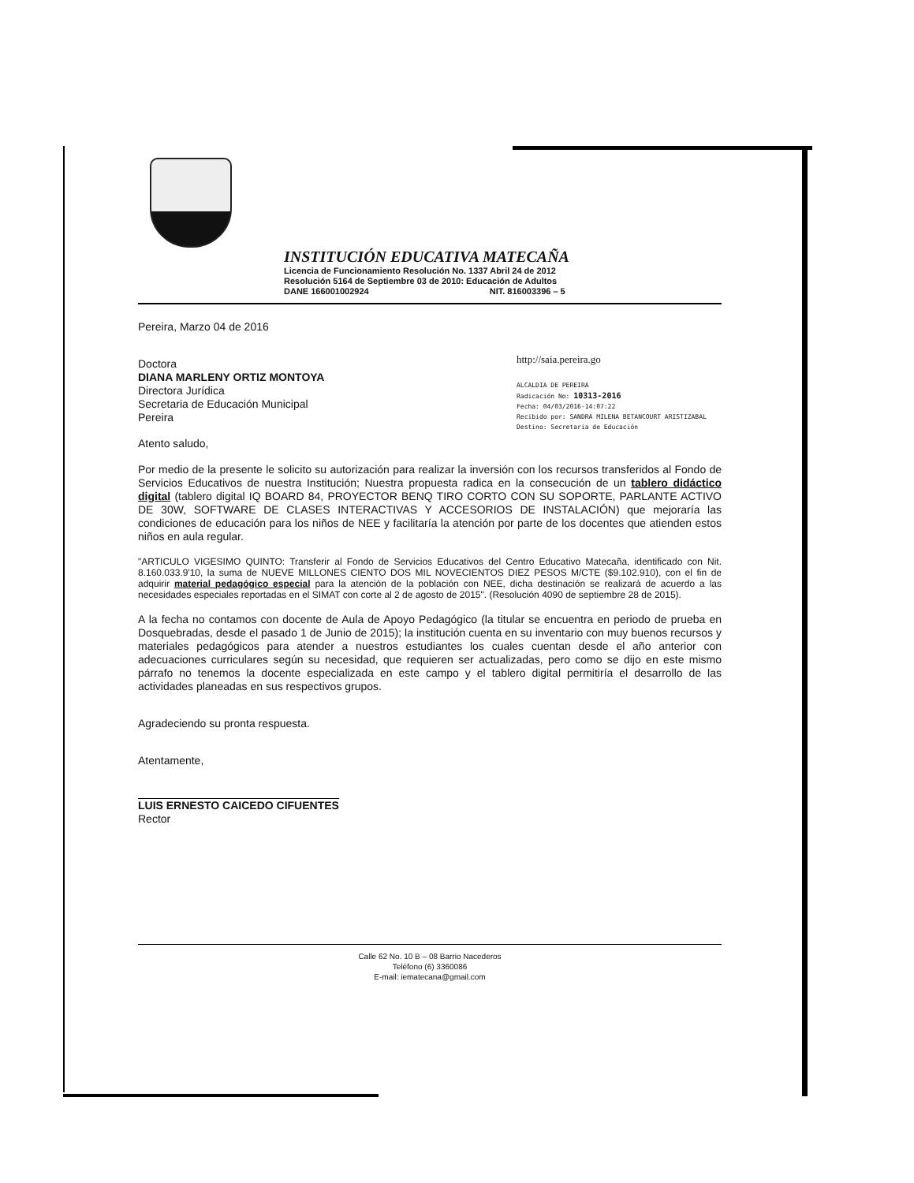INSTITUCIÓN EDUCATIVA MATECAÑA
Licencia de Funcionamiento Resolución No. 1337 Abril 24 de 2012
Resolución 5164 de Septiembre 03 de 2010: Educación de Adultos
DANE 166001002924 NIT. 816003396 – 5
Pereira, Marzo 04 de 2016
http://saia.pereira.go
ALCALDIA DE PEREIRA
Radicación No: 10313-2016
Fecha: 04/03/2016-14:07:22
Recibido por: SANDRA MILENA BETANCOURT ARISTIZABAL
Destino: Secretaria de Educación
Doctora
DIANA MARLENY ORTIZ MONTOYA
Directora Jurídica
Secretaria de Educación Municipal
Pereira
Atento saludo,
Por medio de la presente le solicito su autorización para realizar la inversión con los recursos transferidos al Fondo de Servicios Educativos de nuestra Institución; Nuestra propuesta radica en la consecución de un tablero didáctico digital (tablero digital IQ BOARD 84, PROYECTOR BENQ TIRO CORTO CON SU SOPORTE, PARLANTE ACTIVO DE 30W, SOFTWARE DE CLASES INTERACTIVAS Y ACCESORIOS DE INSTALACIÓN) que mejoraría las condiciones de educación para los niños de NEE y facilitaría la atención por parte de los docentes que atienden estos niños en aula regular.
"ARTICULO VIGESIMO QUINTO: Transferir al Fondo de Servicios Educativos del Centro Educativo Matecaña, identificado con Nit. 8.160.033.9'10, la suma de NUEVE MILLONES CIENTO DOS MIL NOVECIENTOS DIEZ PESOS M/CTE ($9.102.910), con el fin de adquirir material pedagógico especial para la atención de la población con NEE, dicha destinación se realizará de acuerdo a las necesidades especiales reportadas en el SIMAT con corte al 2 de agosto de 2015". (Resolución 4090 de septiembre 28 de 2015).
A la fecha no contamos con docente de Aula de Apoyo Pedagógico (la titular se encuentra en periodo de prueba en Dosquebradas, desde el pasado 1 de Junio de 2015); la institución cuenta en su inventario con muy buenos recursos y materiales pedagógicos para atender a nuestros estudiantes los cuales cuentan desde el año anterior con adecuaciones curriculares según su necesidad, que requieren ser actualizadas, pero como se dijo en este mismo párrafo no tenemos la docente especializada en este campo y el tablero digital permitiría el desarrollo de las actividades planeadas en sus respectivos grupos.
Agradeciendo su pronta respuesta.
Atentamente,
LUIS ERNESTO CAICEDO CIFUENTES
Rector
Calle 62 No. 10 B – 08 Barrio Nacederos
Teléfono (6) 3360086
E-mail: iematecana@gmail.com